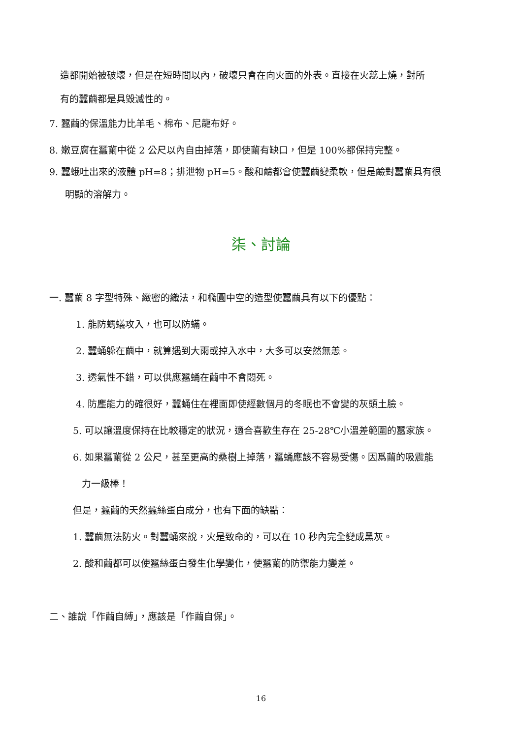造都開始被破壞，但是在短時間以內，破壞只會在向火面的外表。直接在火蕊上燒，對所
有的蠶繭都是具毀滅性的。
7. 蠶繭的保溫能力比羊毛、棉布、尼龍布好。
8. 嫩豆腐在蠶繭中從 2 公尺以內自由掉落，即使繭有缺口，但是 100%都保持完整。
9. 蠶蛾吐出來的液體 pH=8；排泄物 pH=5。酸和鹼都會使蠶繭變柔軟，但是鹼對蠶繭具有很
明顯的溶解力。
柒、討論
一. 蠶繭 8 字型特殊、緻密的織法，和橢圓中空的造型使蠶繭具有以下的優點：
1. 能防螞蟻攻入，也可以防蟎。
2. 蠶蛹躲在繭中，就算遇到大雨或掉入水中，大多可以安然無恙。
3. 透氣性不錯，可以供應蠶蛹在繭中不會悶死。
4. 防塵能力的確很好，蠶蛹住在裡面即使經數個月的冬眠也不會變的灰頭土臉。
5. 可以讓溫度保持在比較穩定的狀況，適合喜歡生存在 25-28℃小溫差範圍的蠶家族。
6. 如果蠶繭從 2 公尺，甚至更高的桑樹上掉落，蠶蛹應該不容易受傷。因爲繭的吸震能
力一級棒！
但是，蠶繭的天然蠶絲蛋白成分，也有下面的缺點：
1. 蠶繭無法防火。對蠶蛹來說，火是致命的，可以在 10 秒內完全變成黑灰。
2. 酸和繭都可以使蠶絲蛋白發生化學變化，使蠶繭的防禦能力變差。
二、誰說「作繭自縛」，應該是「作繭自保」。
16